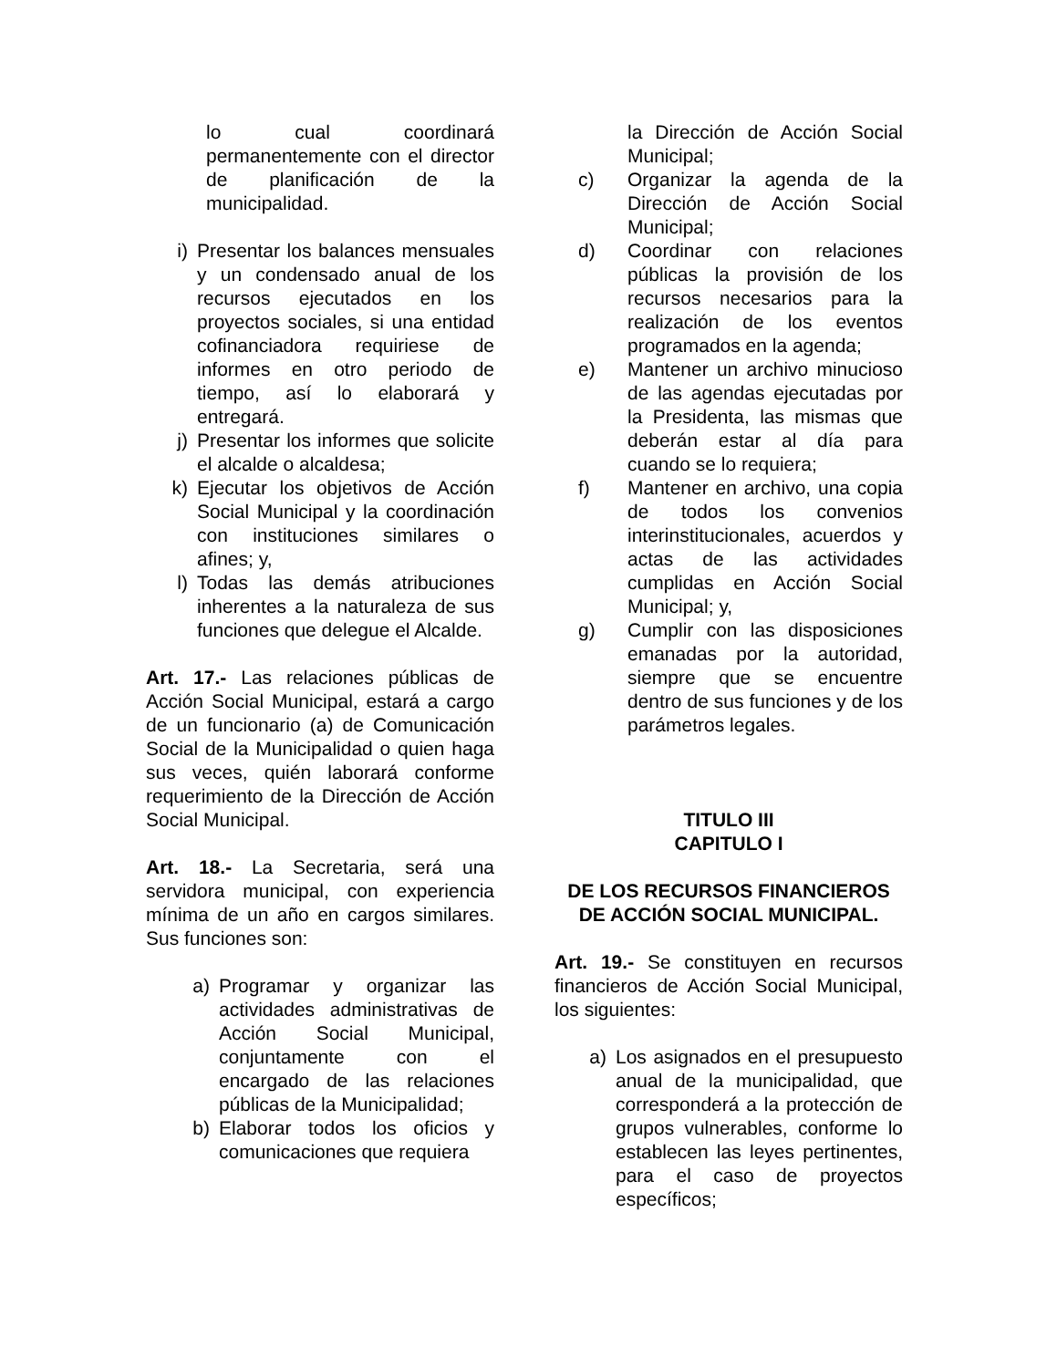lo cual coordinará permanentemente con el director de planificación de la municipalidad.
i) Presentar los balances mensuales y un condensado anual de los recursos ejecutados en los proyectos sociales, si una entidad cofinanciadora requiriese de informes en otro periodo de tiempo, así lo elaborará y entregará.
j) Presentar los informes que solicite el alcalde o alcaldesa;
k) Ejecutar los objetivos de Acción Social Municipal y la coordinación con instituciones similares o afines; y,
l) Todas las demás atribuciones inherentes a la naturaleza de sus funciones que delegue el Alcalde.
Art. 17.- Las relaciones públicas de Acción Social Municipal, estará a cargo de un funcionario (a) de Comunicación Social de la Municipalidad o quien haga sus veces, quién laborará conforme requerimiento de la Dirección de Acción Social Municipal.
Art. 18.- La Secretaria, será una servidora municipal, con experiencia mínima de un año en cargos similares. Sus funciones son:
a) Programar y organizar las actividades administrativas de Acción Social Municipal, conjuntamente con el encargado de las relaciones públicas de la Municipalidad;
b) Elaborar todos los oficios y comunicaciones que requiera
la Dirección de Acción Social Municipal;
c) Organizar la agenda de la Dirección de Acción Social Municipal;
d) Coordinar con relaciones públicas la provisión de los recursos necesarios para la realización de los eventos programados en la agenda;
e) Mantener un archivo minucioso de las agendas ejecutadas por la Presidenta, las mismas que deberán estar al día para cuando se lo requiera;
f) Mantener en archivo, una copia de todos los convenios interinstitucionales, acuerdos y actas de las actividades cumplidas en Acción Social Municipal; y,
g) Cumplir con las disposiciones emanadas por la autoridad, siempre que se encuentre dentro de sus funciones y de los parámetros legales.
TITULO III
CAPITULO I
DE LOS RECURSOS FINANCIEROS DE ACCIÓN SOCIAL MUNICIPAL.
Art. 19.- Se constituyen en recursos financieros de Acción Social Municipal, los siguientes:
a) Los asignados en el presupuesto anual de la municipalidad, que corresponderá a la protección de grupos vulnerables, conforme lo establecen las leyes pertinentes, para el caso de proyectos específicos;